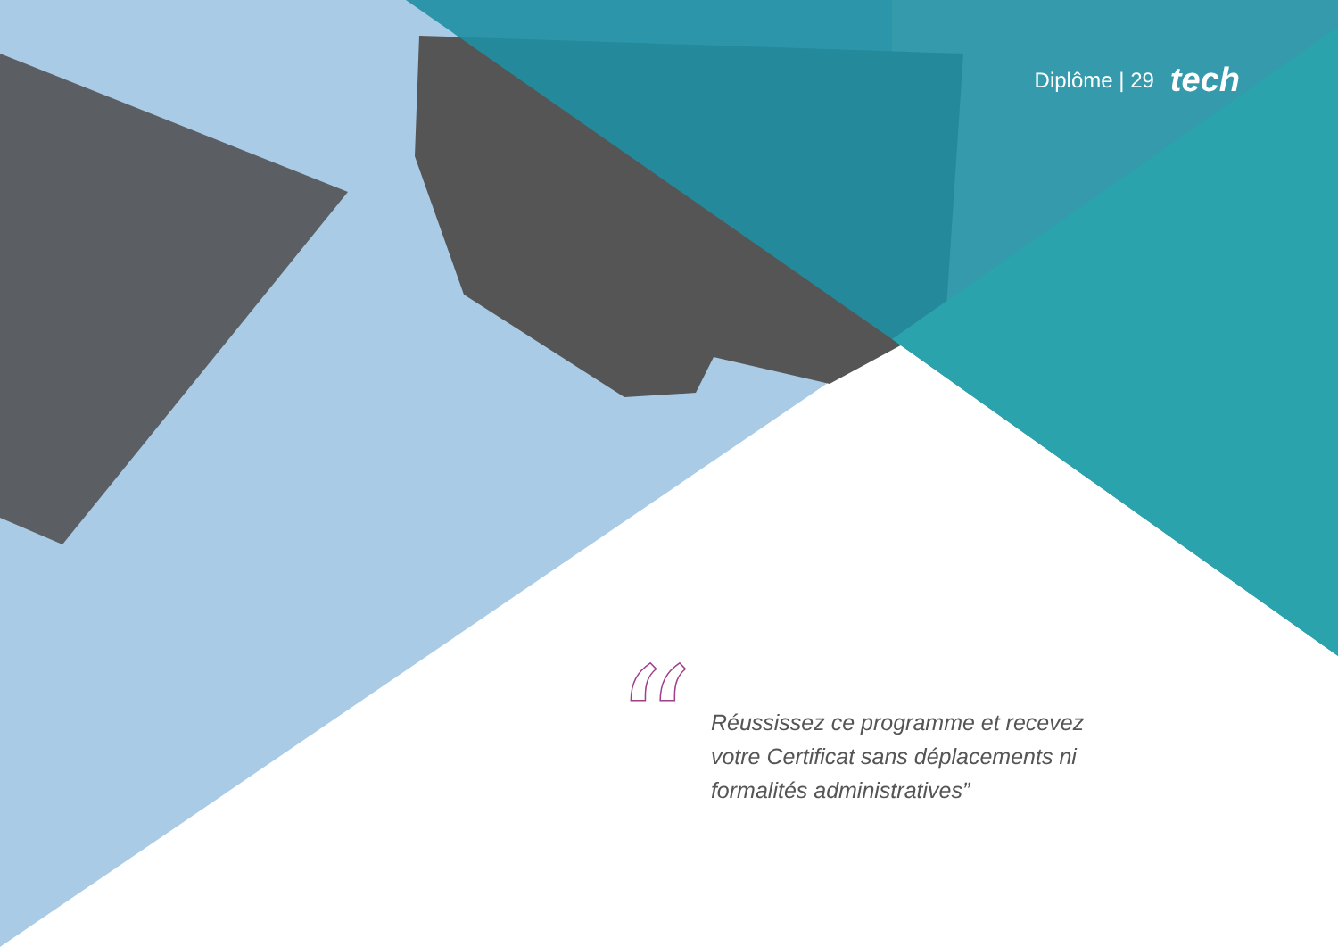Diplôme | 29 tech
“
Réussissez ce programme et recevez votre Certificat sans déplacements ni formalités administratives”